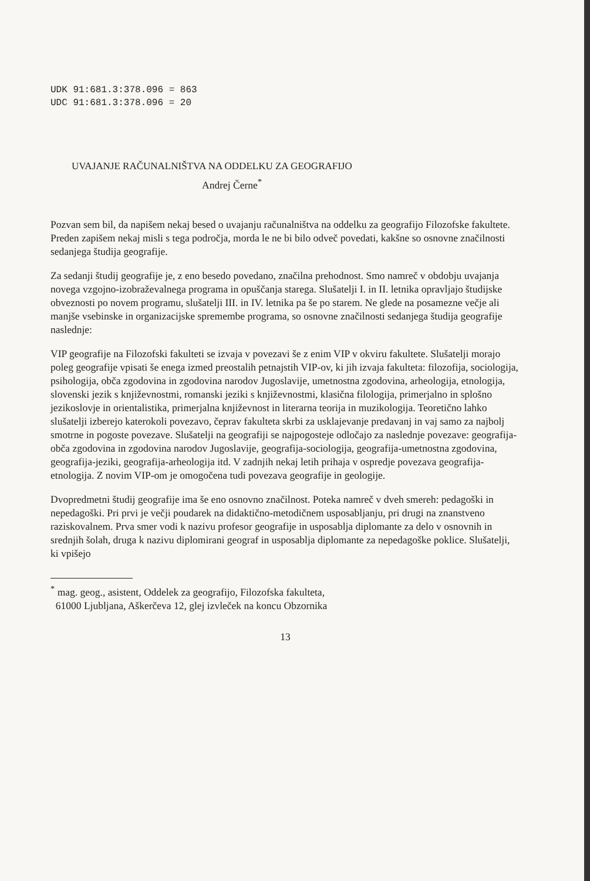UDK 91:681.3:378.096 = 863
UDC 91:681.3:378.096 = 20
UVAJANJE RAČUNALNIŠTVA NA ODDELKU ZA GEOGRAFIJO
Andrej Černe<sup>*</sup>
Pozvan sem bil, da napišem nekaj besed o uvajanju računalništva na oddelku za geografijo Filozofske fakultete. Preden zapišem nekaj misli s tega področja, morda le ne bi bilo odveč povedati, kakšne so osnovne značilnosti sedanjega študija geografije.
Za sedanji študij geografije je, z eno besedo povedano, značilna prehodnost. Smo namreč v obdobju uvajanja novega vzgojno-izobraževalnega programa in opuščanja starega. Slušatelji I. in II. letnika opravljajo študijske obveznosti po novem programu, slušatelji III. in IV. letnika pa še po starem. Ne glede na posamezne večje ali manjše vsebinske in organizacijske spremembe programa, so osnovne značilnosti sedanjega študija geografije naslednje:
VIP geografije na Filozofski fakulteti se izvaja v povezavi še z enim VIP v okviru fakultete. Slušatelji morajo poleg geografije vpisati še enega izmed preostalih petnajstih VIP-ov, ki jih izvaja fakulteta: filozofija, sociologija, psihologija, obča zgodovina in zgodovina narodov Jugoslavije, umetnostna zgodovina, arheologija, etnologija, slovenski jezik s književnostmi, romanski jeziki s književnostmi, klasična filologija, primerjalno in splošno jezikoslovje in orientalistika, primerjalna književnost in literarna teorija in muzikologija. Teoretično lahko slušatelji izberejo katerokoli povezavo, čeprav fakulteta skrbi za usklajevanje predavanj in vaj samo za najbolj smotrne in pogoste povezave. Slušatelji na geografiji se najpogosteje odločajo za naslednje povezave: geografija-obča zgodovina in zgodovina narodov Jugoslavije, geografija-sociologija, geografija-umetnostna zgodovina, geografija-jeziki, geografija-arheologija itd. V zadnjih nekaj letih prihaja v ospredje povezava geografija-etnologija. Z novim VIP-om je omogočena tudi povezava geografije in geologije.
Dvopredmetni študij geografije ima še eno osnovno značilnost. Poteka namreč v dveh smereh: pedagoški in nepedagoški. Pri prvi je večji poudarek na didaktično-metodičnem usposabljanju, pri drugi na znanstveno raziskovalnem. Prva smer vodi k nazivu profesor geografije in usposablja diplomante za delo v osnovnih in srednjih šolah, druga k nazivu diplomirani geograf in usposablja diplomante za nepedagoške poklice. Slušatelji, ki vpišejo
<sup>*</sup> mag. geog., asistent, Oddelek za geografijo, Filozofska fakulteta,
61000 Ljubljana, Aškerčeva 12, glej izvleček na koncu Obzornika
13